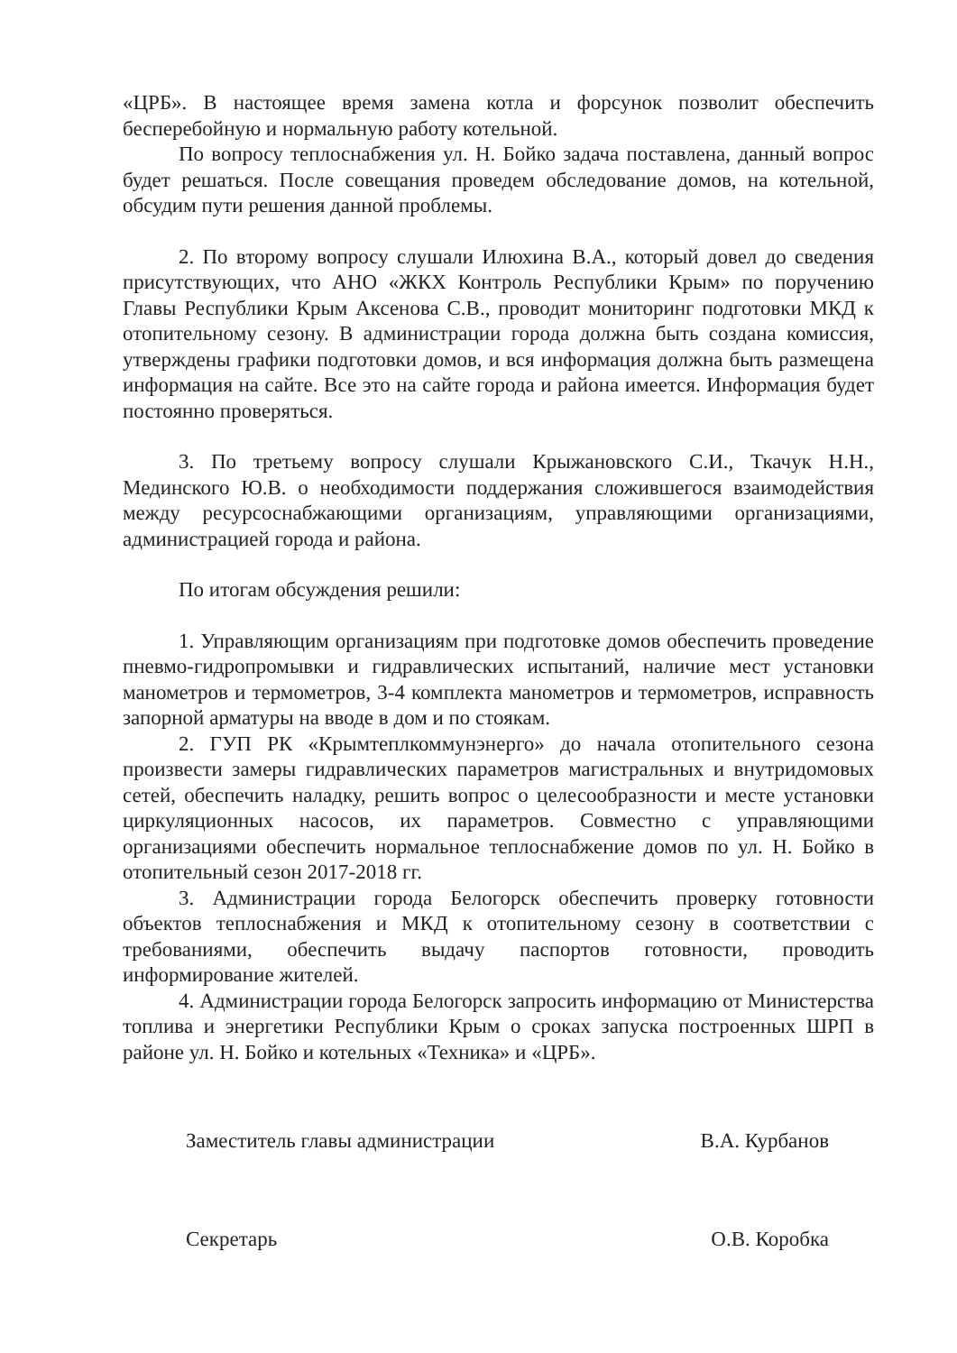«ЦРБ». В настоящее время замена котла и форсунок позволит обеспечить бесперебойную и нормальную работу котельной.
По вопросу теплоснабжения ул. Н. Бойко задача поставлена, данный вопрос будет решаться. После совещания проведем обследование домов, на котельной, обсудим пути решения данной проблемы.
2. По второму вопросу слушали Илюхина В.А., который довел до сведения присутствующих, что АНО «ЖКХ Контроль Республики Крым» по поручению Главы Республики Крым Аксенова С.В., проводит мониторинг подготовки МКД к отопительному сезону. В администрации города должна быть создана комиссия, утверждены графики подготовки домов, и вся информация должна быть размещена информация на сайте. Все это на сайте города и района имеется. Информация будет постоянно проверяться.
3. По третьему вопросу слушали Крыжановского С.И., Ткачук Н.Н., Мединского Ю.В. о необходимости поддержания сложившегося взаимодействия между ресурсоснабжающими организациям, управляющими организациями, администрацией города и района.
По итогам обсуждения решили:
1. Управляющим организациям при подготовке домов обеспечить проведение пневмо-гидропромывки и гидравлических испытаний, наличие мест установки манометров и термометров, 3-4 комплекта манометров и термометров, исправность запорной арматуры на вводе в дом и по стоякам.
2. ГУП РК «Крымтеплкоммунэнерго» до начала отопительного сезона произвести замеры гидравлических параметров магистральных и внутридомовых сетей, обеспечить наладку, решить вопрос о целесообразности и месте установки циркуляционных насосов, их параметров. Совместно с управляющими организациями обеспечить нормальное теплоснабжение домов по ул. Н. Бойко в отопительный сезон 2017-2018 гг.
3. Администрации города Белогорск обеспечить проверку готовности объектов теплоснабжения и МКД к отопительному сезону в соответствии с требованиями, обеспечить выдачу паспортов готовности, проводить информирование жителей.
4. Администрации города Белогорск запросить информацию от Министерства топлива и энергетики Республики Крым о сроках запуска построенных ШРП в районе ул. Н. Бойко и котельных «Техника» и «ЦРБ».
Заместитель главы администрации В.А. Курбанов
Секретарь О.В. Коробка